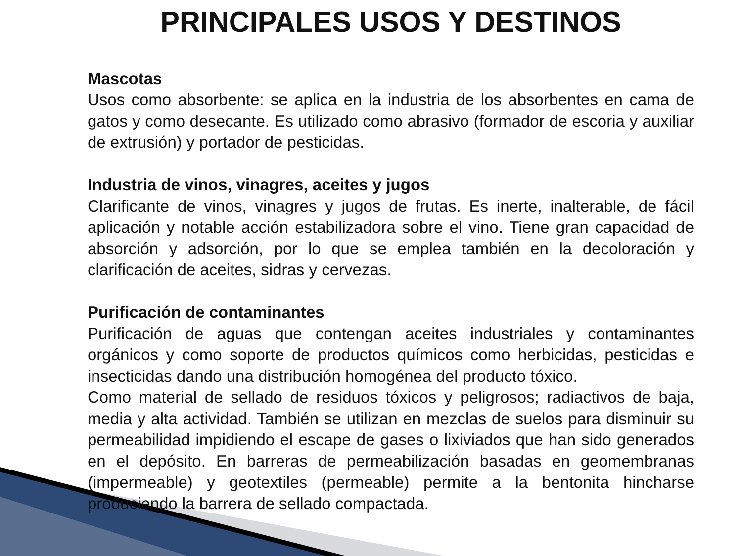PRINCIPALES USOS Y DESTINOS
Mascotas
Usos como absorbente: se aplica en la industria de los absorbentes en cama de gatos y como desecante. Es utilizado como abrasivo (formador de escoria y auxiliar de extrusión) y portador de pesticidas.
Industria de vinos, vinagres, aceites y jugos
Clarificante de vinos, vinagres y jugos de frutas. Es inerte, inalterable, de fácil aplicación y notable acción estabilizadora sobre el vino. Tiene gran capacidad de absorción y adsorción, por lo que se emplea también en la decoloración y clarificación de aceites, sidras y cervezas.
Purificación de contaminantes
Purificación de aguas que contengan aceites industriales y contaminantes orgánicos y como soporte de productos químicos como herbicidas, pesticidas e insecticidas dando una distribución homogénea del producto tóxico.
Como material de sellado de residuos tóxicos y peligrosos; radiactivos de baja, media y alta actividad. También se utilizan en mezclas de suelos para disminuir su permeabilidad impidiendo el escape de gases o lixiviados que han sido generados en el depósito. En barreras de permeabilización basadas en geomembranas (impermeable) y geotextiles (permeable) permite a la bentonita hincharse produciendo la barrera de sellado compactada.